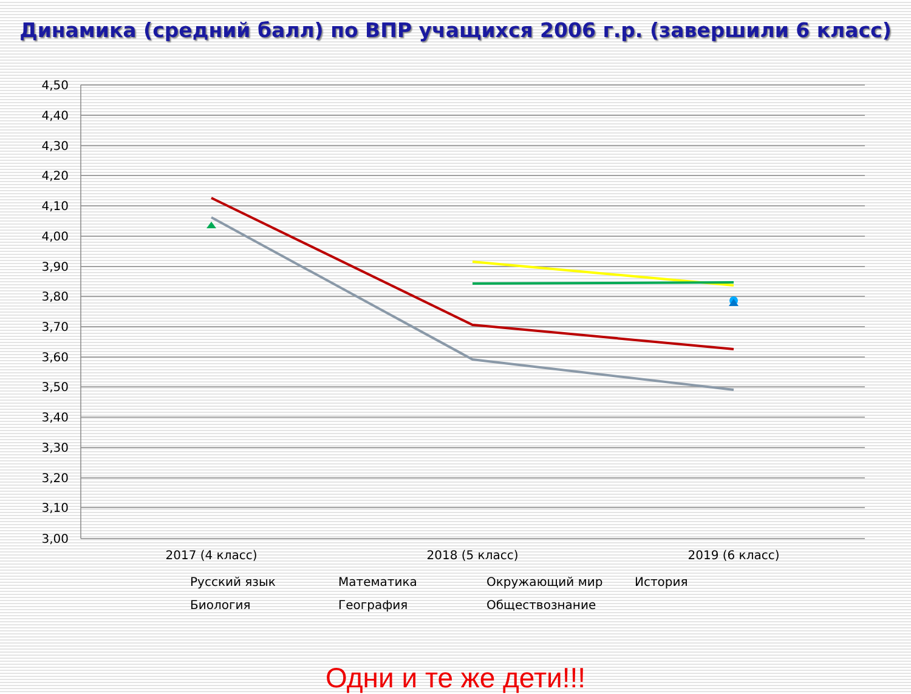Динамика (средний балл) по ВПР учащихся 2006 г.р. (завершили 6 класс)
4,50
4,40
4,30
4,20
4,10
4,00
3,90
3,80
3,70
3,60
3,50
3,40
3,30
3,20
3,10
3,00
2017 (4 класс)
2018 (5 класс)
2019 (6 класс)
Русский язык
Математика
Окружающий мир
История
Биология
География
Обществознание
Одни и те же дети!!!